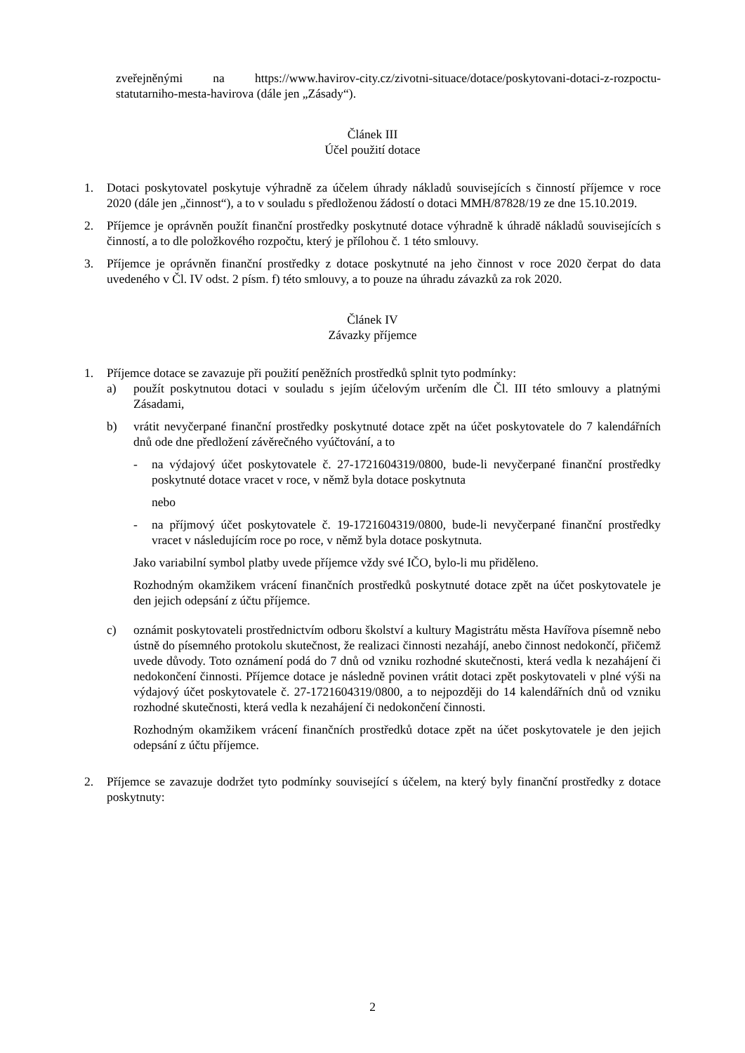zveřejněnými na https://www.havirov-city.cz/zivotni-situace/dotace/poskytovani-dotaci-z-rozpoctu-statutarniho-mesta-havirova (dále jen „Zásady“).
Článek III
Účel použití dotace
1. Dotaci poskytovatel poskytuje výhradně za účelem úhrady nákladů souvisejících s činností příjemce v roce 2020 (dále jen „činnost“), a to v souladu s předloženou žádostí o dotaci MMH/87828/19 ze dne 15.10.2019.
2. Příjemce je oprávněn použít finanční prostředky poskytnuté dotace výhradně k úhradě nákladů souvisejících s činností, a to dle položkového rozpočtu, který je přílohou č. 1 této smlouvy.
3. Příjemce je oprávněn finanční prostředky z dotace poskytnuté na jeho činnost v roce 2020 čerpat do data uvedeného v Čl. IV odst. 2 písm. f) této smlouvy, a to pouze na úhradu závazků za rok 2020.
Článek IV
Závazky příjemce
1. Příjemce dotace se zavazuje při použití peněžních prostředků splnit tyto podmínky:
a) použít poskytnutou dotaci v souladu s jejím účelovým určením dle Čl. III této smlouvy a platnými Zásadami,
b) vrátit nevyčerpané finanční prostředky poskytnuté dotace zpět na účet poskytovatele do 7 kalendářních dnů ode dne předložení závěrečného vyúčtování, a to
- na výdajový účet poskytovatele č. 27-1721604319/0800, bude-li nevyčerpané finanční prostředky poskytnuté dotace vracet v roce, v němž byla dotace poskytnuta
nebo
- na příjmový účet poskytovatele č. 19-1721604319/0800, bude-li nevyčerpané finanční prostředky vracet v následujícím roce po roce, v němž byla dotace poskytnuta.
Jako variabilní symbol platby uvede příjemce vždy své IČO, bylo-li mu přiděleno.
Rozhodným okamžikem vrácení finančních prostředků poskytnuté dotace zpět na účet poskytovatele je den jejich odepsání z účtu příjemce.
c) oznámit poskytovateli prostřednictvím odboru školství a kultury Magistrátu města Havířova písemně nebo ústně do písemného protokolu skutečnost, že realizaci činnosti nezahájí, anebo činnost nedokončí, přičemž uvede důvody. Toto oznámení podá do 7 dnů od vzniku rozhodné skutečnosti, která vedla k nezahájení či nedokončení činnosti. Příjemce dotace je následně povinen vrátit dotaci zpět poskytovateli v plné výši na výdajový účet poskytovatele č. 27-1721604319/0800, a to nejpozději do 14 kalendářních dnů od vzniku rozhodné skutečnosti, která vedla k nezahájení či nedokončení činnosti.
Rozhodným okamžikem vrácení finančních prostředků dotace zpět na účet poskytovatele je den jejich odepsání z účtu příjemce.
2. Příjemce se zavazuje dodržet tyto podmínky související s účelem, na který byly finanční prostředky z dotace poskytnuty:
2